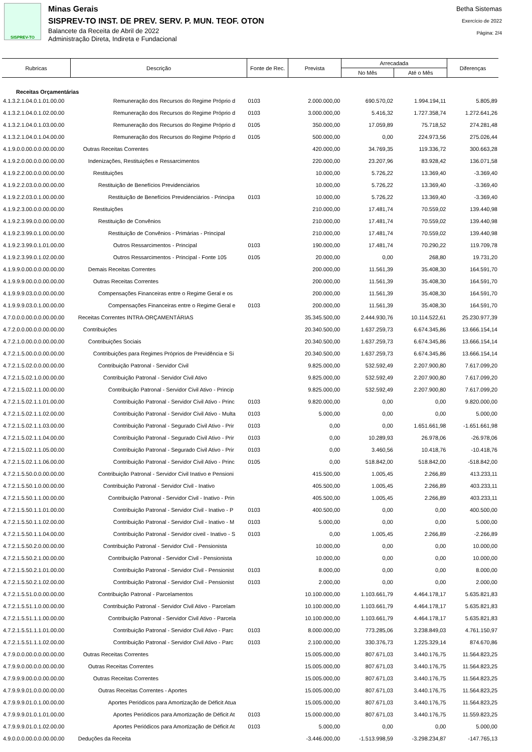SISPREV-TO
Minas Gerais
SISPREV-TO INST. DE PREV. SERV. P. MUN. TEOF. OTON
Balancete da Receita de Abril de 2022
Administração Direta, Indireta e Fundacional
Betha Sistemas
Exercício de 2022
Página: 2/4
| Rubricas | Descrição | Fonte de Rec. | Prevista | Arrecadada | | Diferenças |
| --- | --- | --- | --- | --- | --- | --- |
| | | | | No Mês | Até o Mês | |
| Receitas Orçamentárias | | | | | | |
| 4.1.3.2.1.04.0.1.01.00.00 | Remuneração dos Recursos do Regime Próprio d | 0103 | 2.000.000,00 | 690.570,02 | 1.994.194,11 | 5.805,89 |
| 4.1.3.2.1.04.0.1.02.00.00 | Remuneração dos Recursos do Regime Próprio d | 0103 | 3.000.000,00 | 5.416,32 | 1.727.358,74 | 1.272.641,26 |
| 4.1.3.2.1.04.0.1.03.00.00 | Remuneração dos Recursos do Regime Próprio d | 0105 | 350.000,00 | 17.059,89 | 75.718,52 | 274.281,48 |
| 4.1.3.2.1.04.0.1.04.00.00 | Remuneração dos Recursos do Regime Próprio d | 0105 | 500.000,00 | 0,00 | 224.973,56 | 275.026,44 |
| 4.1.9.0.0.00.0.0.00.00.00 | Outras Receitas Correntes | | 420.000,00 | 34.769,35 | 119.336,72 | 300.663,28 |
| 4.1.9.2.0.00.0.0.00.00.00 | Indenizações, Restituições e Ressarcimentos | | 220.000,00 | 23.207,96 | 83.928,42 | 136.071,58 |
| 4.1.9.2.2.00.0.0.00.00.00 | Restituições | | 10.000,00 | 5.726,22 | 13.369,40 | -3.369,40 |
| 4.1.9.2.2.03.0.0.00.00.00 | Restituição de Benefícios Previdenciários | | 10.000,00 | 5.726,22 | 13.369,40 | -3.369,40 |
| 4.1.9.2.2.03.0.1.00.00.00 | Restituição de Benefícios Previdenciários - Principa | 0103 | 10.000,00 | 5.726,22 | 13.369,40 | -3.369,40 |
| 4.1.9.2.3.00.0.0.00.00.00 | Restituições | | 210.000,00 | 17.481,74 | 70.559,02 | 139.440,98 |
| 4.1.9.2.3.99.0.0.00.00.00 | Restituição de Convênios | | 210.000,00 | 17.481,74 | 70.559,02 | 139.440,98 |
| 4.1.9.2.3.99.0.1.00.00.00 | Restituição de Convênios - Primárias - Principal | | 210.000,00 | 17.481,74 | 70.559,02 | 139.440,98 |
| 4.1.9.2.3.99.0.1.01.00.00 | Outros Ressarcimentos - Principal | 0103 | 190.000,00 | 17.481,74 | 70.290,22 | 119.709,78 |
| 4.1.9.2.3.99.0.1.02.00.00 | Outros Ressarcimentos - Principal - Fonte 105 | 0105 | 20.000,00 | 0,00 | 268,80 | 19.731,20 |
| 4.1.9.9.0.00.0.0.00.00.00 | Demais Receitas Correntes | | 200.000,00 | 11.561,39 | 35.408,30 | 164.591,70 |
| 4.1.9.9.9.00.0.0.00.00.00 | Outras Receitas Correntes | | 200.000,00 | 11.561,39 | 35.408,30 | 164.591,70 |
| 4.1.9.9.9.03.0.0.00.00.00 | Compensações Financeiras entre o Regime Geral e os | | 200.000,00 | 11.561,39 | 35.408,30 | 164.591,70 |
| 4.1.9.9.9.03.0.1.00.00.00 | Compensações Financeiras entre o Regime Geral e | 0103 | 200.000,00 | 11.561,39 | 35.408,30 | 164.591,70 |
| 4.7.0.0.0.00.0.0.00.00.00 | Receitas Correntes INTRA-ORÇAMENTÁRIAS | | 35.345.500,00 | 2.444.930,76 | 10.114.522,61 | 25.230.977,39 |
| 4.7.2.0.0.00.0.0.00.00.00 | Contribuições | | 20.340.500,00 | 1.637.259,73 | 6.674.345,86 | 13.666.154,14 |
| 4.7.2.1.0.00.0.0.00.00.00 | Contribuições Sociais | | 20.340.500,00 | 1.637.259,73 | 6.674.345,86 | 13.666.154,14 |
| 4.7.2.1.5.00.0.0.00.00.00 | Contribuições para Regimes Próprios de Previdência e Si | | 20.340.500,00 | 1.637.259,73 | 6.674.345,86 | 13.666.154,14 |
| 4.7.2.1.5.02.0.0.00.00.00 | Contribuição Patronal - Servidor Civil | | 9.825.000,00 | 532.592,49 | 2.207.900,80 | 7.617.099,20 |
| 4.7.2.1.5.02.1.0.00.00.00 | Contribuição Patronal - Servidor Civil Ativo | | 9.825.000,00 | 532.592,49 | 2.207.900,80 | 7.617.099,20 |
| 4.7.2.1.5.02.1.1.00.00.00 | Contribuição Patronal - Servidor Civil Ativo - Princip | | 9.825.000,00 | 532.592,49 | 2.207.900,80 | 7.617.099,20 |
| 4.7.2.1.5.02.1.1.01.00.00 | Contribuição Patronal - Servidor Civil Ativo - Princ | 0103 | 9.820.000,00 | 0,00 | 0,00 | 9.820.000,00 |
| 4.7.2.1.5.02.1.1.02.00.00 | Contribuição Patronal - Servidor Civil Ativo - Multa | 0103 | 5.000,00 | 0,00 | 0,00 | 5.000,00 |
| 4.7.2.1.5.02.1.1.03.00.00 | Contribuição Patronal - Segurado Civil Ativo - Prir | 0103 | 0,00 | 0,00 | 1.651.661,98 | -1.651.661,98 |
| 4.7.2.1.5.02.1.1.04.00.00 | Contribuição Patronal - Segurado Civil Ativo - Prir | 0103 | 0,00 | 10.289,93 | 26.978,06 | -26.978,06 |
| 4.7.2.1.5.02.1.1.05.00.00 | Contribuição Patronal - Segurado Civil Ativo - Prir | 0103 | 0,00 | 3.460,56 | 10.418,76 | -10.418,76 |
| 4.7.2.1.5.02.1.1.06.00.00 | Contribuição Patronal - Servidor Civil Ativo - Princ | 0105 | 0,00 | 518.842,00 | 518.842,00 | -518.842,00 |
| 4.7.2.1.5.50.0.0.00.00.00 | Contribuição Patronal - Servidor Civil Inativo e Pensioni | | 415.500,00 | 1.005,45 | 2.266,89 | 413.233,11 |
| 4.7.2.1.5.50.1.0.00.00.00 | Contribuição Patronal - Servidor Civil - Inativo | | 405.500,00 | 1.005,45 | 2.266,89 | 403.233,11 |
| 4.7.2.1.5.50.1.1.00.00.00 | Contribuição Patronal - Servidor Civil - Inativo - Prin | | 405.500,00 | 1.005,45 | 2.266,89 | 403.233,11 |
| 4.7.2.1.5.50.1.1.01.00.00 | Contribuição Patronal - Servidor Civil - Inativo - P | 0103 | 400.500,00 | 0,00 | 0,00 | 400.500,00 |
| 4.7.2.1.5.50.1.1.02.00.00 | Contribuição Patronal - Servidor Civil - Inativo - M | 0103 | 5.000,00 | 0,00 | 0,00 | 5.000,00 |
| 4.7.2.1.5.50.1.1.04.00.00 | Contribuição Patronal - Servidor civeil - Inativo - S | 0103 | 0,00 | 1.005,45 | 2.266,89 | -2.266,89 |
| 4.7.2.1.5.50.2.0.00.00.00 | Contribuição Patronal - Servidor Civil - Pensionista | | 10.000,00 | 0,00 | 0,00 | 10.000,00 |
| 4.7.2.1.5.50.2.1.00.00.00 | Contribuição Patronal - Servidor Civil - Pensionista | | 10.000,00 | 0,00 | 0,00 | 10.000,00 |
| 4.7.2.1.5.50.2.1.01.00.00 | Contribuição Patronal - Servidor Civil - Pensionist | 0103 | 8.000,00 | 0,00 | 0,00 | 8.000,00 |
| 4.7.2.1.5.50.2.1.02.00.00 | Contribuição Patronal - Servidor Civil - Pensionist | 0103 | 2.000,00 | 0,00 | 0,00 | 2.000,00 |
| 4.7.2.1.5.51.0.0.00.00.00 | Contribuição Patronal - Parcelamentos | | 10.100.000,00 | 1.103.661,79 | 4.464.178,17 | 5.635.821,83 |
| 4.7.2.1.5.51.1.0.00.00.00 | Contribuição Patronal - Servidor Civil Ativo - Parcelam | | 10.100.000,00 | 1.103.661,79 | 4.464.178,17 | 5.635.821,83 |
| 4.7.2.1.5.51.1.1.00.00.00 | Contribuição Patronal - Servidor Civil Ativo - Parcela | | 10.100.000,00 | 1.103.661,79 | 4.464.178,17 | 5.635.821,83 |
| 4.7.2.1.5.51.1.1.01.00.00 | Contribuição Patronal - Servidor Civil Ativo - Parc | 0103 | 8.000.000,00 | 773.285,06 | 3.238.849,03 | 4.761.150,97 |
| 4.7.2.1.5.51.1.1.02.00.00 | Contribuição Patronal - Servidor Civil Ativo - Parc | 0103 | 2.100.000,00 | 330.376,73 | 1.225.329,14 | 874.670,86 |
| 4.7.9.0.0.00.0.0.00.00.00 | Outras Receitas Correntes | | 15.005.000,00 | 807.671,03 | 3.440.176,75 | 11.564.823,25 |
| 4.7.9.9.0.00.0.0.00.00.00 | Outras Receitas Correntes | | 15.005.000,00 | 807.671,03 | 3.440.176,75 | 11.564.823,25 |
| 4.7.9.9.9.00.0.0.00.00.00 | Outras Receitas Correntes | | 15.005.000,00 | 807.671,03 | 3.440.176,75 | 11.564.823,25 |
| 4.7.9.9.9.01.0.0.00.00.00 | Outras Receitas Correntes - Aportes | | 15.005.000,00 | 807.671,03 | 3.440.176,75 | 11.564.823,25 |
| 4.7.9.9.9.01.0.1.00.00.00 | Aportes Periódicos para Amortização de Déficit Atua | | 15.005.000,00 | 807.671,03 | 3.440.176,75 | 11.564.823,25 |
| 4.7.9.9.9.01.0.1.01.00.00 | Aportes Periódicos para Amortização de Déficit At | 0103 | 15.000.000,00 | 807.671,03 | 3.440.176,75 | 11.559.823,25 |
| 4.7.9.9.9.01.0.1.02.00.00 | Aportes Periódicos para Amortização de Déficit At | 0103 | 5.000,00 | 0,00 | 0,00 | 5.000,00 |
| 4.9.0.0.0.00.0.0.00.00.00 | Deduções da Receita | | -3.446.000,00 | -1.513.998,59 | -3.298.234,87 | -147.765,13 |